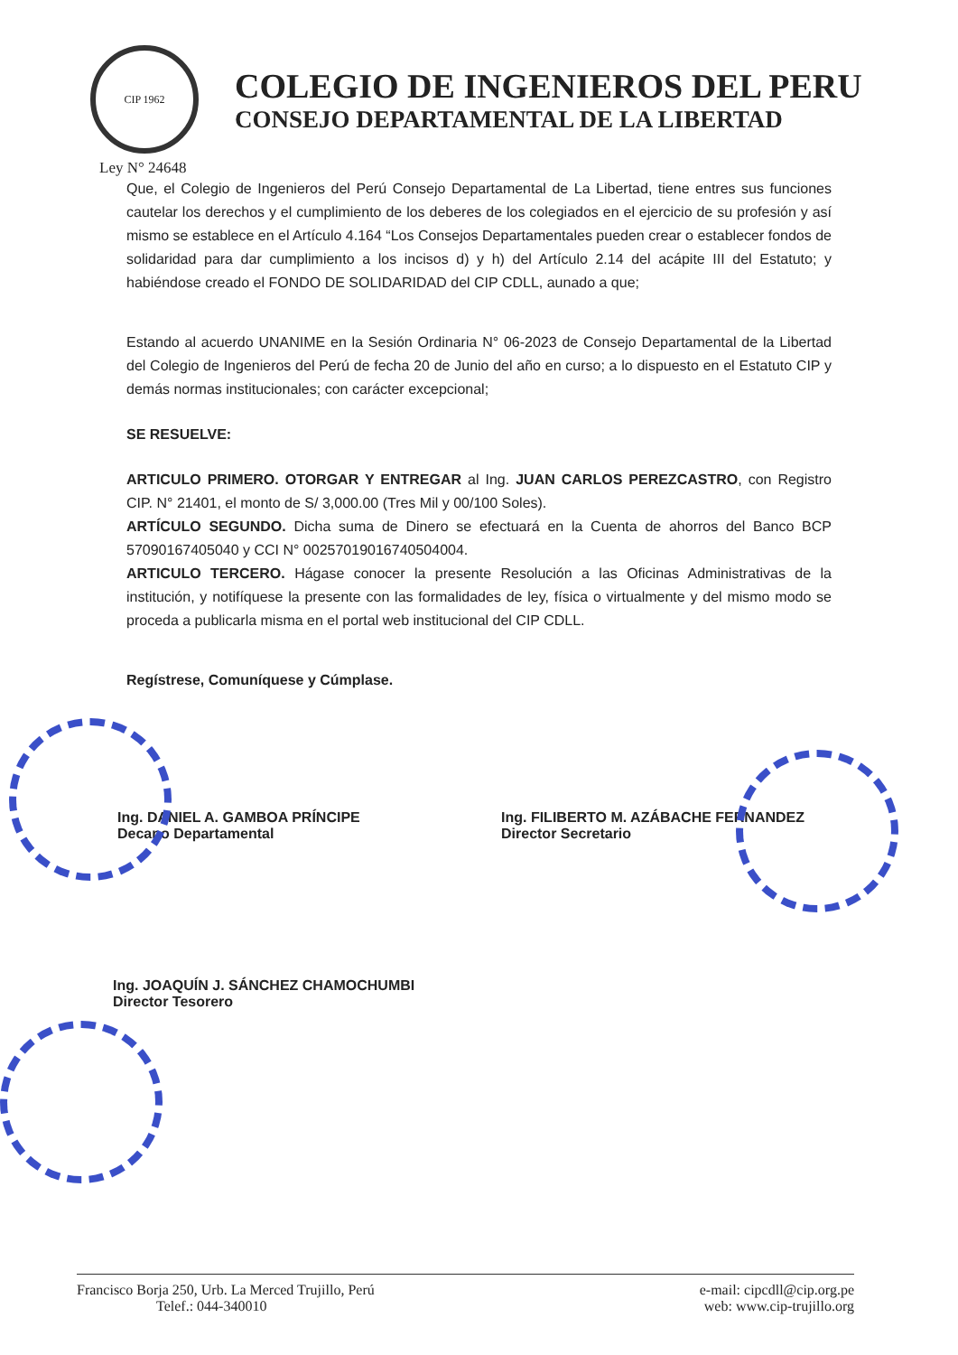CIP 1962
COLEGIO DE INGENIEROS DEL PERU
CONSEJO DEPARTAMENTAL DE LA LIBERTAD
Ley N° 24648
Que, el Colegio de Ingenieros del Perú Consejo Departamental de La Libertad, tiene entres sus funciones cautelar los derechos y el cumplimiento de los deberes de los colegiados en el ejercicio de su profesión y así mismo se establece en el Artículo 4.164 “Los Consejos Departamentales pueden crear o establecer fondos de solidaridad para dar cumplimiento a los incisos d) y h) del Artículo 2.14 del acápite III del Estatuto; y habiéndose creado el FONDO DE SOLIDARIDAD del CIP CDLL, aunado a que;
Estando al acuerdo UNANIME en la Sesión Ordinaria N° 06-2023 de Consejo Departamental de la Libertad del Colegio de Ingenieros del Perú de fecha 20 de Junio del año en curso; a lo dispuesto en el Estatuto CIP y demás normas institucionales; con carácter excepcional;
SE RESUELVE:
ARTICULO PRIMERO. OTORGAR Y ENTREGAR al Ing. JUAN CARLOS PEREZCASTRO, con Registro CIP. N° 21401, el monto de S/ 3,000.00 (Tres Mil y 00/100 Soles).
ARTÍCULO SEGUNDO. Dicha suma de Dinero se efectuará en la Cuenta de ahorros del Banco BCP 57090167405040 y CCI N° 00257019016740504004.
ARTICULO TERCERO. Hágase conocer la presente Resolución a las Oficinas Administrativas de la institución, y notifíquese la presente con las formalidades de ley, física o virtualmente y del mismo modo se proceda a publicarla misma en el portal web institucional del CIP CDLL.
Regístrese, Comuníquese y Cúmplase.
Ing. DANIEL A. GAMBOA PRÍNCIPE
Decano Departamental
Ing. FILIBERTO M. AZÁBACHE FERNANDEZ
Director Secretario
Ing. JOAQUÍN J. SÁNCHEZ CHAMOCHUMBI
Director Tesorero
Francisco Borja 250, Urb. La Merced Trujillo, Perú
Telef.: 044-340010
e-mail: cipcdll@cip.org.pe
web: www.cip-trujillo.org